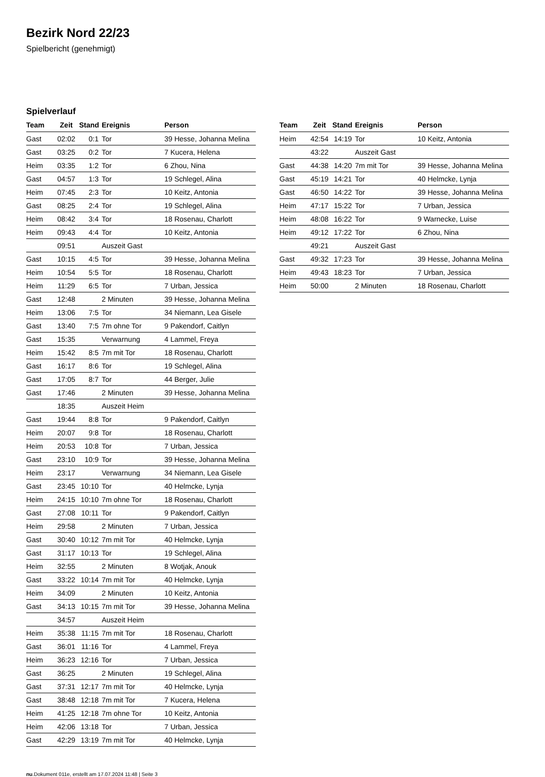Bezirk Nord 22/23
Spielbericht (genehmigt)
Spielverlauf
| Team | Zeit | Stand | Ereignis | Person |
| --- | --- | --- | --- | --- |
| Gast | 02:02 | 0:1 | Tor | 39 Hesse, Johanna Melina |
| Gast | 03:25 | 0:2 | Tor | 7 Kucera, Helena |
| Heim | 03:35 | 1:2 | Tor | 6 Zhou, Nina |
| Gast | 04:57 | 1:3 | Tor | 19 Schlegel, Alina |
| Heim | 07:45 | 2:3 | Tor | 10 Keitz, Antonia |
| Gast | 08:25 | 2:4 | Tor | 19 Schlegel, Alina |
| Heim | 08:42 | 3:4 | Tor | 18 Rosenau, Charlott |
| Heim | 09:43 | 4:4 | Tor | 10 Keitz, Antonia |
| | 09:51 | | Auszeit Gast | |
| Gast | 10:15 | 4:5 | Tor | 39 Hesse, Johanna Melina |
| Heim | 10:54 | 5:5 | Tor | 18 Rosenau, Charlott |
| Heim | 11:29 | 6:5 | Tor | 7 Urban, Jessica |
| Gast | 12:48 | | 2 Minuten | 39 Hesse, Johanna Melina |
| Heim | 13:06 | 7:5 | Tor | 34 Niemann, Lea Gisele |
| Gast | 13:40 | 7:5 | 7m ohne Tor | 9 Pakendorf, Caitlyn |
| Gast | 15:35 | | Verwarnung | 4 Lammel, Freya |
| Heim | 15:42 | 8:5 | 7m mit Tor | 18 Rosenau, Charlott |
| Gast | 16:17 | 8:6 | Tor | 19 Schlegel, Alina |
| Gast | 17:05 | 8:7 | Tor | 44 Berger, Julie |
| Gast | 17:46 | | 2 Minuten | 39 Hesse, Johanna Melina |
| | 18:35 | | Auszeit Heim | |
| Gast | 19:44 | 8:8 | Tor | 9 Pakendorf, Caitlyn |
| Heim | 20:07 | 9:8 | Tor | 18 Rosenau, Charlott |
| Heim | 20:53 | 10:8 | Tor | 7 Urban, Jessica |
| Gast | 23:10 | 10:9 | Tor | 39 Hesse, Johanna Melina |
| Heim | 23:17 | | Verwarnung | 34 Niemann, Lea Gisele |
| Gast | 23:45 | 10:10 | Tor | 40 Helmcke, Lynja |
| Heim | 24:15 | 10:10 | 7m ohne Tor | 18 Rosenau, Charlott |
| Gast | 27:08 | 10:11 | Tor | 9 Pakendorf, Caitlyn |
| Heim | 29:58 | | 2 Minuten | 7 Urban, Jessica |
| Gast | 30:40 | 10:12 | 7m mit Tor | 40 Helmcke, Lynja |
| Gast | 31:17 | 10:13 | Tor | 19 Schlegel, Alina |
| Heim | 32:55 | | 2 Minuten | 8 Wotjak, Anouk |
| Gast | 33:22 | 10:14 | 7m mit Tor | 40 Helmcke, Lynja |
| Heim | 34:09 | | 2 Minuten | 10 Keitz, Antonia |
| Gast | 34:13 | 10:15 | 7m mit Tor | 39 Hesse, Johanna Melina |
| | 34:57 | | Auszeit Heim | |
| Heim | 35:38 | 11:15 | 7m mit Tor | 18 Rosenau, Charlott |
| Gast | 36:01 | 11:16 | Tor | 4 Lammel, Freya |
| Heim | 36:23 | 12:16 | Tor | 7 Urban, Jessica |
| Gast | 36:25 | | 2 Minuten | 19 Schlegel, Alina |
| Gast | 37:31 | 12:17 | 7m mit Tor | 40 Helmcke, Lynja |
| Gast | 38:48 | 12:18 | 7m mit Tor | 7 Kucera, Helena |
| Heim | 41:25 | 12:18 | 7m ohne Tor | 10 Keitz, Antonia |
| Heim | 42:06 | 13:18 | Tor | 7 Urban, Jessica |
| Gast | 42:29 | 13:19 | 7m mit Tor | 40 Helmcke, Lynja |
| Team | Zeit | Stand | Ereignis | Person |
| --- | --- | --- | --- | --- |
| Heim | 42:54 | 14:19 | Tor | 10 Keitz, Antonia |
| | 43:22 | | Auszeit Gast | |
| Gast | 44:38 | 14:20 | 7m mit Tor | 39 Hesse, Johanna Melina |
| Gast | 45:19 | 14:21 | Tor | 40 Helmcke, Lynja |
| Gast | 46:50 | 14:22 | Tor | 39 Hesse, Johanna Melina |
| Heim | 47:17 | 15:22 | Tor | 7 Urban, Jessica |
| Heim | 48:08 | 16:22 | Tor | 9 Warnecke, Luise |
| Heim | 49:12 | 17:22 | Tor | 6 Zhou, Nina |
| | 49:21 | | Auszeit Gast | |
| Gast | 49:32 | 17:23 | Tor | 39 Hesse, Johanna Melina |
| Heim | 49:43 | 18:23 | Tor | 7 Urban, Jessica |
| Heim | 50:00 | | 2 Minuten | 18 Rosenau, Charlott |
nu.Dokument 011e, erstellt am 17.07.2024 11:48 | Seite 3